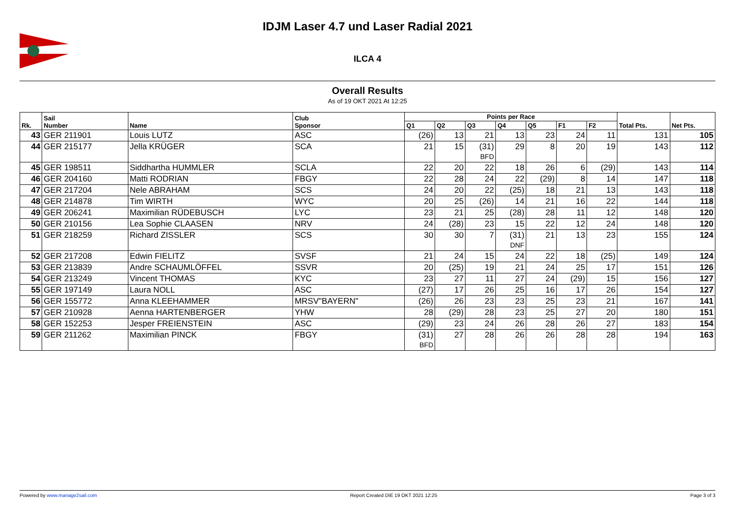IDJM Laser 4.7 und Laser Radial 2021
ILCA 4
Overall Results
As of 19 OKT 2021 At 12:25
| Rk. | Sail Number | Name | Club Sponsor | Points per Race | | | | | | | Total Pts. | Net Pts. |
| --- | --- | --- | --- | --- | --- | --- | --- | --- | --- | --- | --- | --- |
| | | | | Q1 | Q2 | Q3 | Q4 | Q5 | F1 | F2 | | |
| 43 | GER 211901 | Louis LUTZ | ASC | (26) | 13 | 21 | 13 | 23 | 24 | 11 | 131 | 105 |
| 44 | GER 215177 | Jella KRÜGER | SCA | 21 | 15 | (31) BFD | 29 | 8 | 20 | 19 | 143 | 112 |
| 45 | GER 198511 | Siddhartha HUMMLER | SCLA | 22 | 20 | 22 | 18 | 26 | 6 | (29) | 143 | 114 |
| 46 | GER 204160 | Matti RODRIAN | FBGY | 22 | 28 | 24 | 22 | (29) | 8 | 14 | 147 | 118 |
| 47 | GER 217204 | Nele ABRAHAM | SCS | 24 | 20 | 22 | (25) | 18 | 21 | 13 | 143 | 118 |
| 48 | GER 214878 | Tim WIRTH | WYC | 20 | 25 | (26) | 14 | 21 | 16 | 22 | 144 | 118 |
| 49 | GER 206241 | Maximilian RÜDEBUSCH | LYC | 23 | 21 | 25 | (28) | 28 | 11 | 12 | 148 | 120 |
| 50 | GER 210156 | Lea Sophie CLAASEN | NRV | 24 | (28) | 23 | 15 | 22 | 12 | 24 | 148 | 120 |
| 51 | GER 218259 | Richard ZISSLER | SCS | 30 | 30 | 7 | (31) DNF | 21 | 13 | 23 | 155 | 124 |
| 52 | GER 217208 | Edwin FIELITZ | SVSF | 21 | 24 | 15 | 24 | 22 | 18 | (25) | 149 | 124 |
| 53 | GER 213839 | Andre SCHAUMLÖFFEL | SSVR | 20 | (25) | 19 | 21 | 24 | 25 | 17 | 151 | 126 |
| 54 | GER 213249 | Vincent THOMAS | KYC | 23 | 27 | 11 | 27 | 24 | (29) | 15 | 156 | 127 |
| 55 | GER 197149 | Laura NOLL | ASC | (27) | 17 | 26 | 25 | 16 | 17 | 26 | 154 | 127 |
| 56 | GER 155772 | Anna KLEEHAMMER | MRSV"BAYERN" | (26) | 26 | 23 | 23 | 25 | 23 | 21 | 167 | 141 |
| 57 | GER 210928 | Aenna HARTENBERGER | YHW | 28 | (29) | 28 | 23 | 25 | 27 | 20 | 180 | 151 |
| 58 | GER 152253 | Jesper FREIENSTEIN | ASC | (29) | 23 | 24 | 26 | 28 | 26 | 27 | 183 | 154 |
| 59 | GER 211262 | Maximilian PINCK | FBGY | (31) BFD | 27 | 28 | 26 | 26 | 28 | 28 | 194 | 163 |
Powered by www.manage2sail.com Report Created DIE 19 OKT 2021 12:25 Page 3 of 3